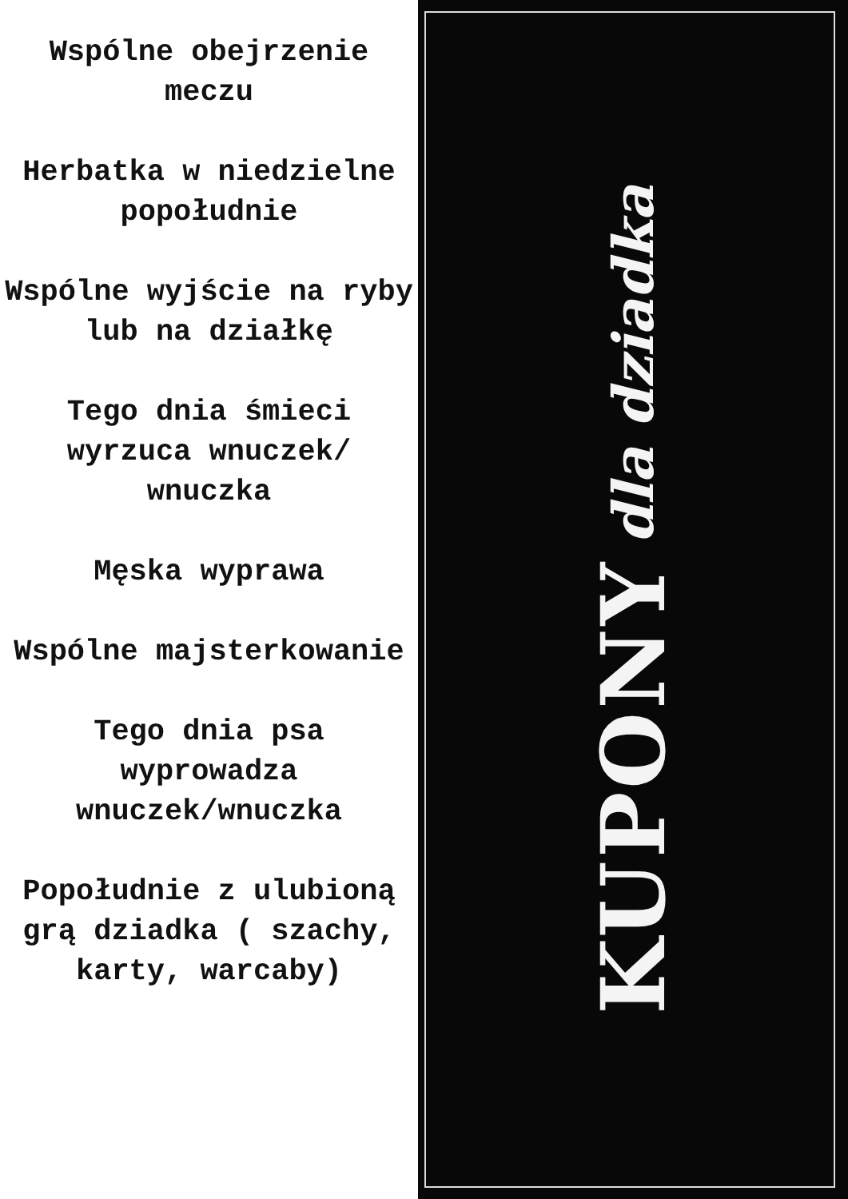Wspólne obejrzenie meczu
Herbatka w niedzielne popołudnie
Wspólne wyjście na ryby lub na działkę
Tego dnia śmieci wyrzuca wnuczek/ wnuczka
Męska wyprawa
Wspólne majsterkowanie
Tego dnia psa wyprowadza wnuczek/wnuczka
Popołudnie z ulubioną grą dziadka ( szachy, karty, warcaby)
KUPONY dla dziadka